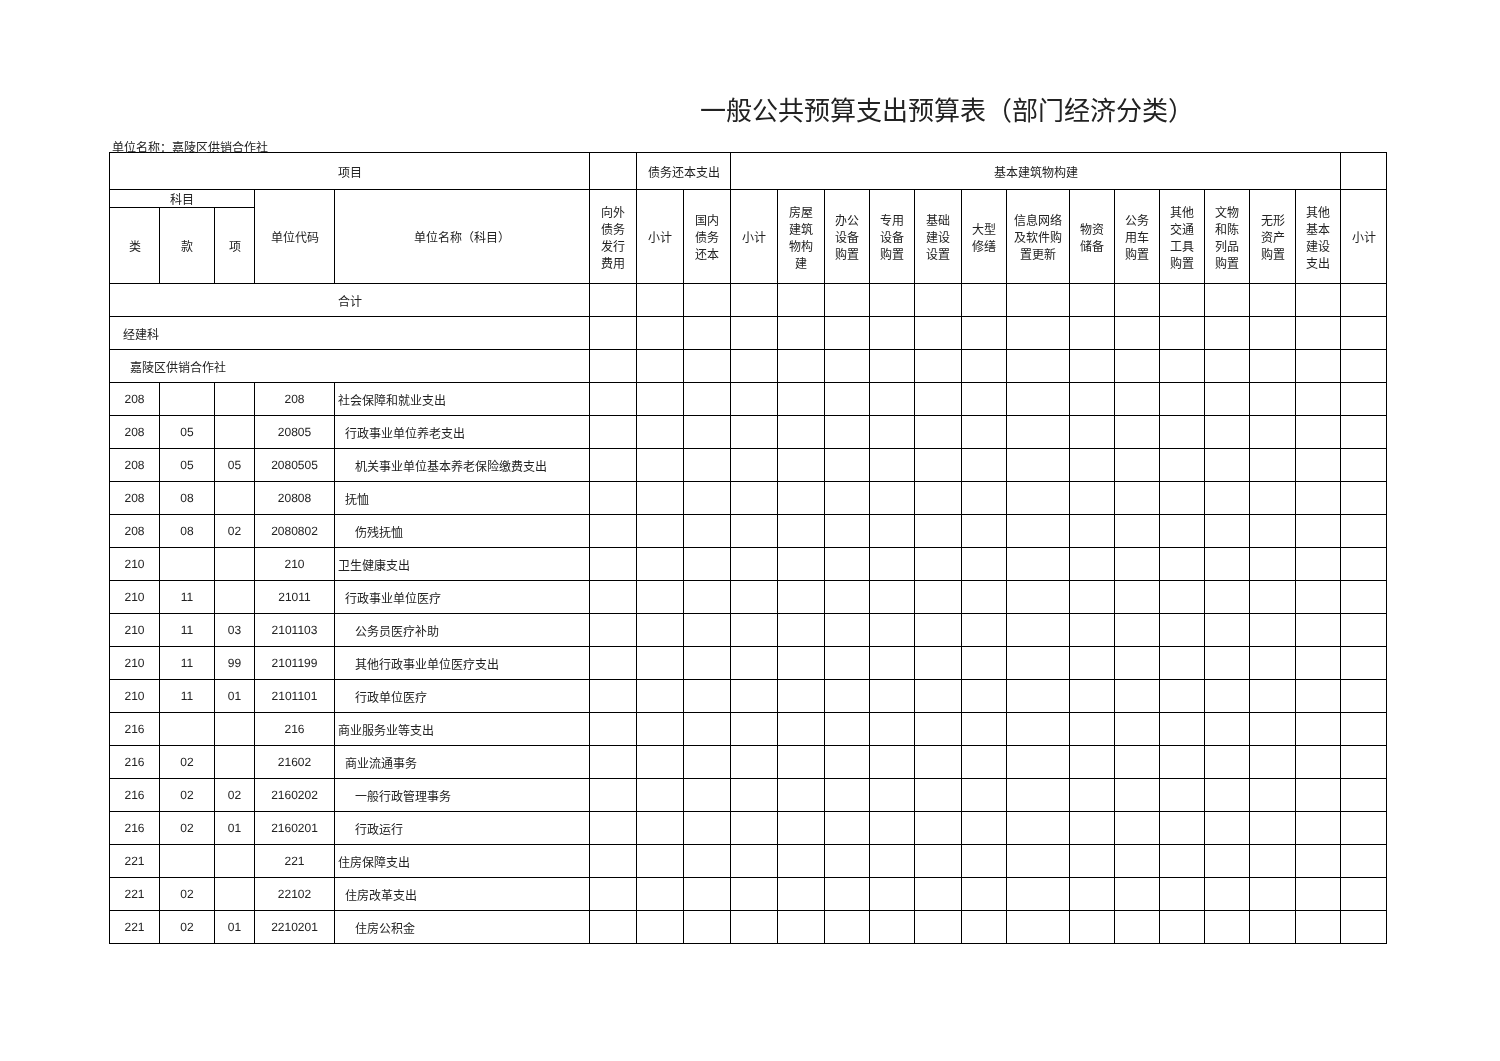一般公共预算支出预算表（部门经济分类）
单位名称：嘉陵区供销合作社
| 项目 | | | | | | 债务还本支出 | | 基本建筑物构建 | | | | | | | | | | | | | |
| --- | --- | --- | --- | --- | --- | --- | --- | --- | --- | --- | --- | --- | --- | --- | --- | --- | --- | --- | --- | --- | --- |
| 科目 | | | 单位代码 | 单位名称（科目） | 向外 债务 发行 费用 | 小计 | 国内 债务 还本 | 小计 | 房屋 建筑 物构 建 | 办公 设备 购置 | 专用 设备 购置 | 基础 建设 设置 | 大型 修缮 | 信息网络 及软件购 置更新 | 物资 储备 | 公务 用车 购置 | 其他 交通 工具 购置 | 文物 和陈 列品 购置 | 无形 资产 购置 | 其他 基本 建设 支出 | 小计 |
| 类 | 款 | 项 | | | | | | | | | | | | | | | | | | | |
| 合计 | | | | | | | | | | | | | | | | | | | | | |
| 经建科 | | | | | | | | | | | | | | | | | | | | | |
| 嘉陵区供销合作社 | | | | | | | | | | | | | | | | | | | | | |
| 208 | | | 208 | 社会保障和就业支出 | | | | | | | | | | | | | | | | | |
| 208 | 05 | | 20805 | 行政事业单位养老支出 | | | | | | | | | | | | | | | | | |
| 208 | 05 | 05 | 2080505 | 机关事业单位基本养老保险缴费支出 | | | | | | | | | | | | | | | | | |
| 208 | 08 | | 20808 | 抚恤 | | | | | | | | | | | | | | | | | |
| 208 | 08 | 02 | 2080802 | 伤残抚恤 | | | | | | | | | | | | | | | | | |
| 210 | | | 210 | 卫生健康支出 | | | | | | | | | | | | | | | | | |
| 210 | 11 | | 21011 | 行政事业单位医疗 | | | | | | | | | | | | | | | | | |
| 210 | 11 | 03 | 2101103 | 公务员医疗补助 | | | | | | | | | | | | | | | | | |
| 210 | 11 | 99 | 2101199 | 其他行政事业单位医疗支出 | | | | | | | | | | | | | | | | | |
| 210 | 11 | 01 | 2101101 | 行政单位医疗 | | | | | | | | | | | | | | | | | |
| 216 | | | 216 | 商业服务业等支出 | | | | | | | | | | | | | | | | | |
| 216 | 02 | | 21602 | 商业流通事务 | | | | | | | | | | | | | | | | | |
| 216 | 02 | 02 | 2160202 | 一般行政管理事务 | | | | | | | | | | | | | | | | | |
| 216 | 02 | 01 | 2160201 | 行政运行 | | | | | | | | | | | | | | | | | |
| 221 | | | 221 | 住房保障支出 | | | | | | | | | | | | | | | | | |
| 221 | 02 | | 22102 | 住房改革支出 | | | | | | | | | | | | | | | | | |
| 221 | 02 | 01 | 2210201 | 住房公积金 | | | | | | | | | | | | | | | | | |